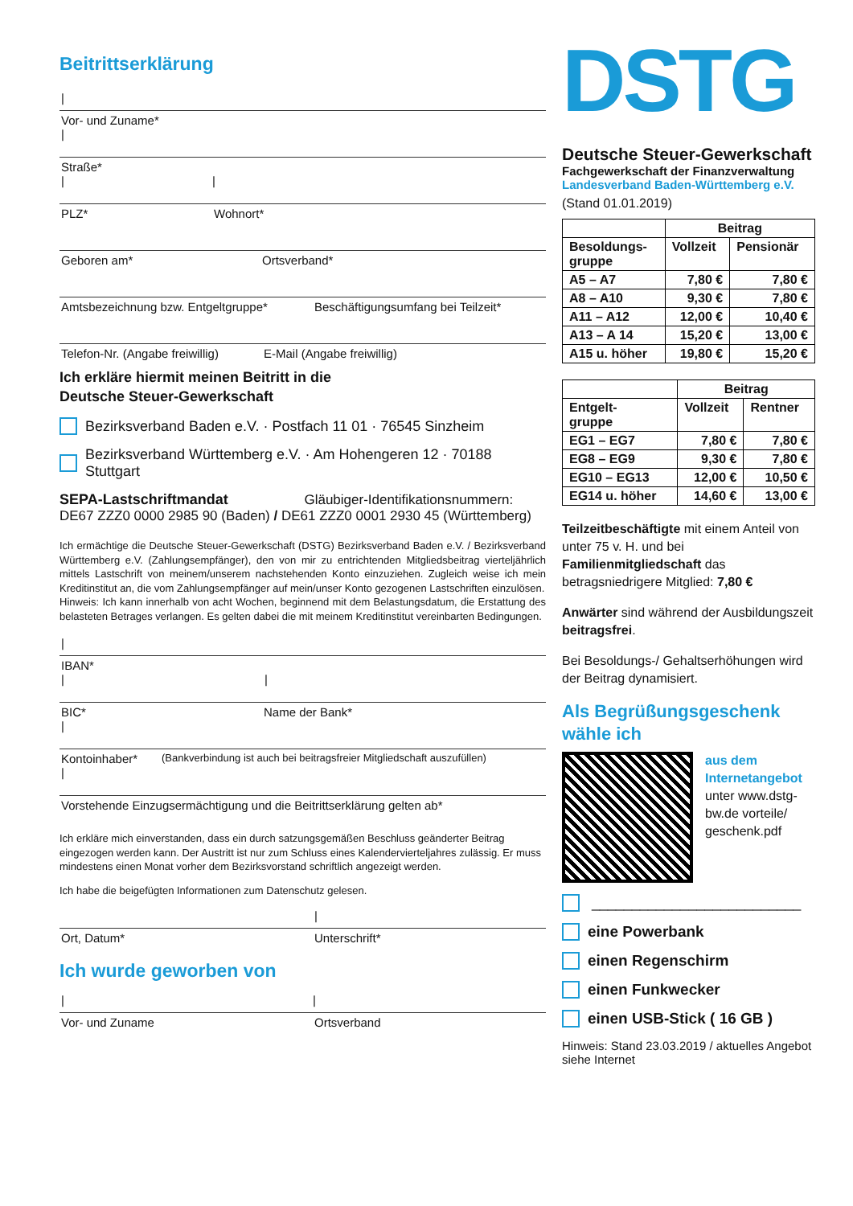Beitrittserklärung
|
Vor- und Zuname*
|
Straße*
| |
PLZ* Wohnort*
Geboren am* Ortsverband*
Amtsbezeichnung bzw. Entgeltgruppe* Beschäftigungsumfang bei Teilzeit*
Telefon-Nr. (Angabe freiwillig) E-Mail (Angabe freiwillig)
Ich erkläre hiermit meinen Beitritt in die
Deutsche Steuer-Gewerkschaft
Bezirksverband Baden e.V. · Postfach 11 01 · 76545 Sinzheim
Bezirksverband Württemberg e.V. · Am Hohengeren 12 · 70188 Stuttgart
SEPA-Lastschriftmandat Gläubiger-Identifikationsnummern:
DE67 ZZZ0 0000 2985 90 (Baden) / DE61 ZZZ0 0001 2930 45 (Württemberg)
Ich ermächtige die Deutsche Steuer-Gewerkschaft (DSTG) Bezirksverband Baden e.V. / Bezirksverband Württemberg e.V. (Zahlungsempfänger), den von mir zu entrichtenden Mitgliedsbeitrag vierteljährlich mittels Lastschrift von meinem/unserem nachstehenden Konto einzuziehen. Zugleich weise ich mein Kreditinstitut an, die vom Zahlungsempfänger auf mein/unser Konto gezogenen Lastschriften einzulösen.
Hinweis: Ich kann innerhalb von acht Wochen, beginnend mit dem Belastungsdatum, die Erstattung des belasteten Betrages verlangen. Es gelten dabei die mit meinem Kreditinstitut vereinbarten Bedingungen.
|
IBAN*
| |
BIC*
| Name der Bank*
Kontoinhaber*
| (Bankverbindung ist auch bei beitragsfreier Mitgliedschaft auszufüllen)
Vorstehende Einzugsermächtigung und die Beitrittserklärung gelten ab*
Ich erkläre mich einverstanden, dass ein durch satzungsgemäßen Beschluss geänderter Beitrag eingezogen werden kann. Der Austritt ist nur zum Schluss eines Kalendervierteljahres zulässig. Er muss mindestens einen Monat vorher dem Bezirksvorstand schriftlich angezeigt werden.
Ich habe die beigefügten Informationen zum Datenschutz gelesen.
|
Ort, Datum* Unterschrift*
Ich wurde geworben von
| |
Vor- und Zuname Ortsverband
DSTG
Deutsche Steuer-Gewerkschaft
Fachgewerkschaft der Finanzverwaltung
Landesverband Baden-Württemberg e.V.
(Stand 01.01.2019)
| | Beitrag | |
| Besoldungs- gruppe | Vollzeit | Pensionär |
| A5 – A7 | 7,80 € | 7,80 € |
| A8 – A10 | 9,30 € | 7,80 € |
| A11 – A12 | 12,00 € | 10,40 € |
| A13 – A 14 | 15,20 € | 13,00 € |
| A15 u. höher | 19,80 € | 15,20 € |
| | Beitrag | |
| Entgelt- gruppe | Vollzeit | Rentner |
| EG1 – EG7 | 7,80 € | 7,80 € |
| EG8 – EG9 | 9,30 € | 7,80 € |
| EG10 – EG13 | 12,00 € | 10,50 € |
| EG14 u. höher | 14,60 € | 13,00 € |
Teilzeitbeschäftigte mit einem Anteil von unter 75 v. H. und bei Familienmitgliedschaft das betragsniedrigere Mitglied: 7,80 €
Anwärter sind während der Ausbildungszeit beitragsfrei.
Bei Besoldungs-/ Gehaltserhöhungen wird der Beitrag dynamisiert.
Als Begrüßungsgeschenk wähle ich
aus dem Internetangebot
unter www.dstg-bw.de vorteile/ geschenk.pdf
__________________________
eine Powerbank
einen Regenschirm
einen Funkwecker
einen USB-Stick ( 16 GB )
Hinweis: Stand 23.03.2019 / aktuelles Angebot siehe Internet